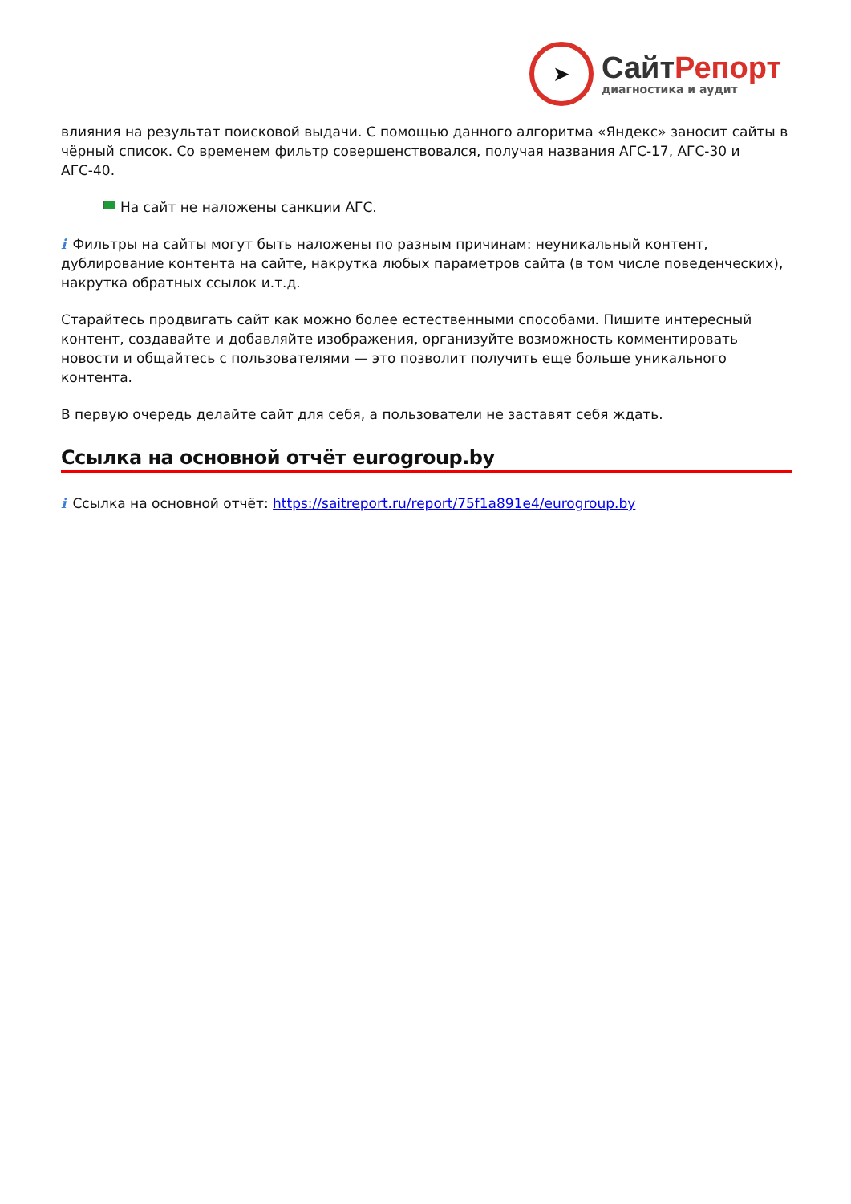➤
СайтРепорт
диагностика и аудит
влияния на результат поисковой выдачи. С помощью данного алгоритма «Яндекс» заносит сайты в чёрный список. Со временем фильтр совершенствовался, получая названия АГС-17, АГС-30 и АГС-40.
На сайт не наложены санкции АГС.
i Фильтры на сайты могут быть наложены по разным причинам: неуникальный контент, дублирование контента на сайте, накрутка любых параметров сайта (в том числе поведенческих), накрутка обратных ссылок и.т.д.
Старайтесь продвигать сайт как можно более естественными способами. Пишите интересный контент, создавайте и добавляйте изображения, организуйте возможность комментировать новости и общайтесь с пользователями — это позволит получить еще больше уникального контента.
В первую очередь делайте сайт для себя, а пользователи не заставят себя ждать.
Ссылка на основной отчёт eurogroup.by
i Ссылка на основной отчёт: https://saitreport.ru/report/75f1a891e4/eurogroup.by